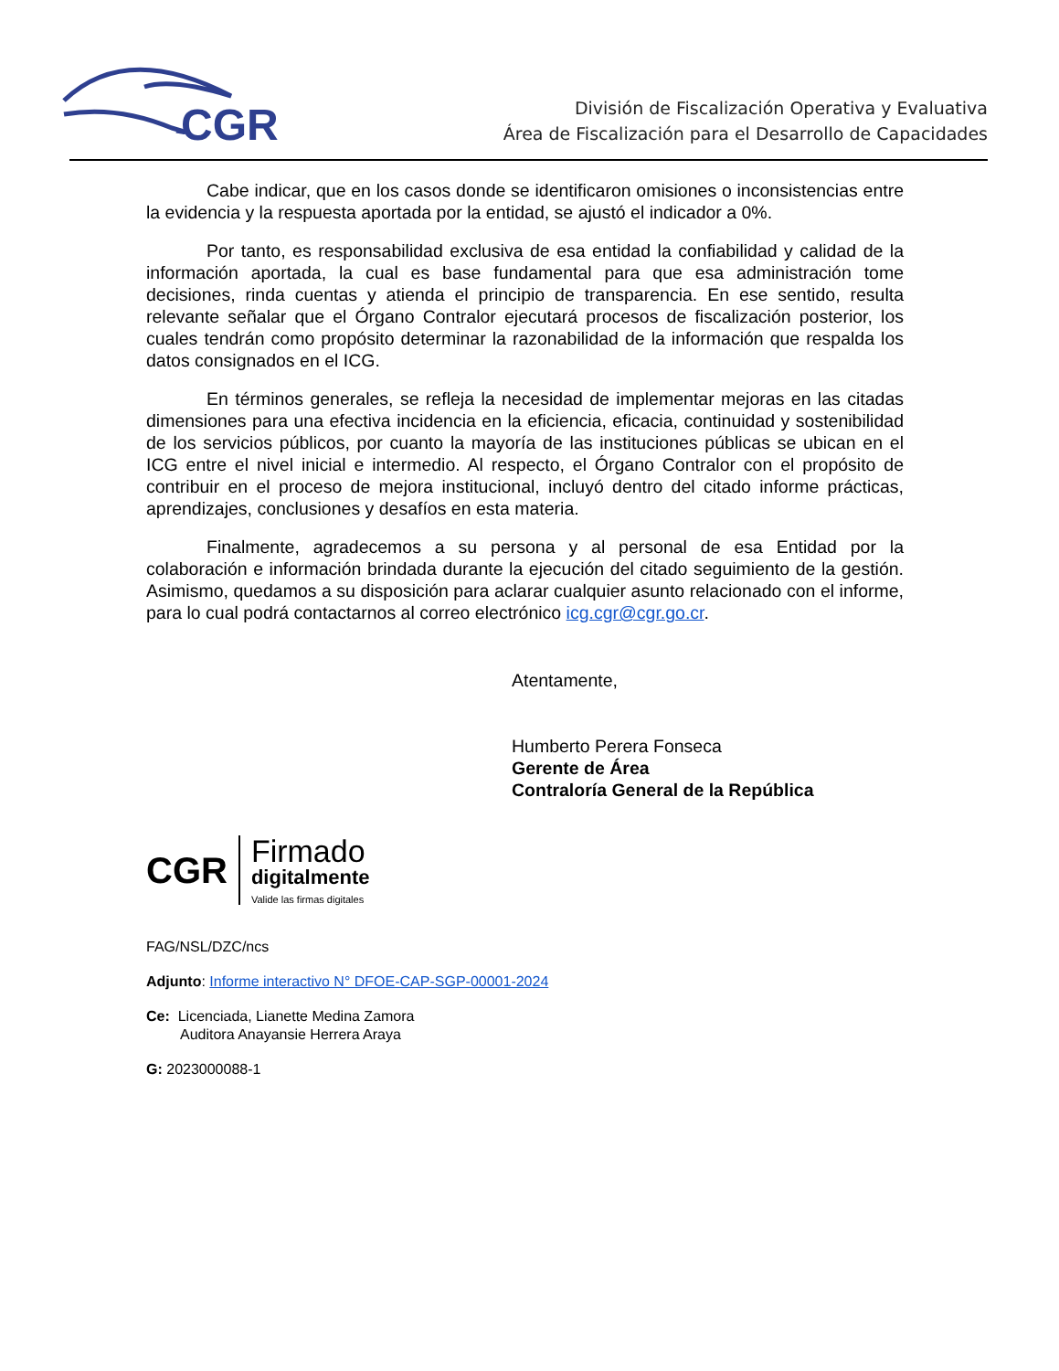CGR
División de Fiscalización Operativa y Evaluativa
Área de Fiscalización para el Desarrollo de Capacidades
Cabe indicar, que en los casos donde se identificaron omisiones o inconsistencias entre la evidencia y la respuesta aportada por la entidad, se ajustó el indicador a 0%.
Por tanto, es responsabilidad exclusiva de esa entidad la confiabilidad y calidad de la información aportada, la cual es base fundamental para que esa administración tome decisiones, rinda cuentas y atienda el principio de transparencia. En ese sentido, resulta relevante señalar que el Órgano Contralor ejecutará procesos de fiscalización posterior, los cuales tendrán como propósito determinar la razonabilidad de la información que respalda los datos consignados en el ICG.
En términos generales, se refleja la necesidad de implementar mejoras en las citadas dimensiones para una efectiva incidencia en la eficiencia, eficacia, continuidad y sostenibilidad de los servicios públicos, por cuanto la mayoría de las instituciones públicas se ubican en el ICG entre el nivel inicial e intermedio. Al respecto, el Órgano Contralor con el propósito de contribuir en el proceso de mejora institucional, incluyó dentro del citado informe prácticas, aprendizajes, conclusiones y desafíos en esta materia.
Finalmente, agradecemos a su persona y al personal de esa Entidad por la colaboración e información brindada durante la ejecución del citado seguimiento de la gestión. Asimismo, quedamos a su disposición para aclarar cualquier asunto relacionado con el informe, para lo cual podrá contactarnos al correo electrónico icg.cgr@cgr.go.cr.
Atentamente,
Humberto Perera Fonseca
Gerente de Área
Contraloría General de la República
CGR
Firmado
digitalmente
Valide las firmas digitales
FAG/NSL/DZC/ncs
Adjunto: Informe interactivo N° DFOE-CAP-SGP-00001-2024
Ce: Licenciada, Lianette Medina Zamora
Auditora Anayansie Herrera Araya
G: 2023000088-1